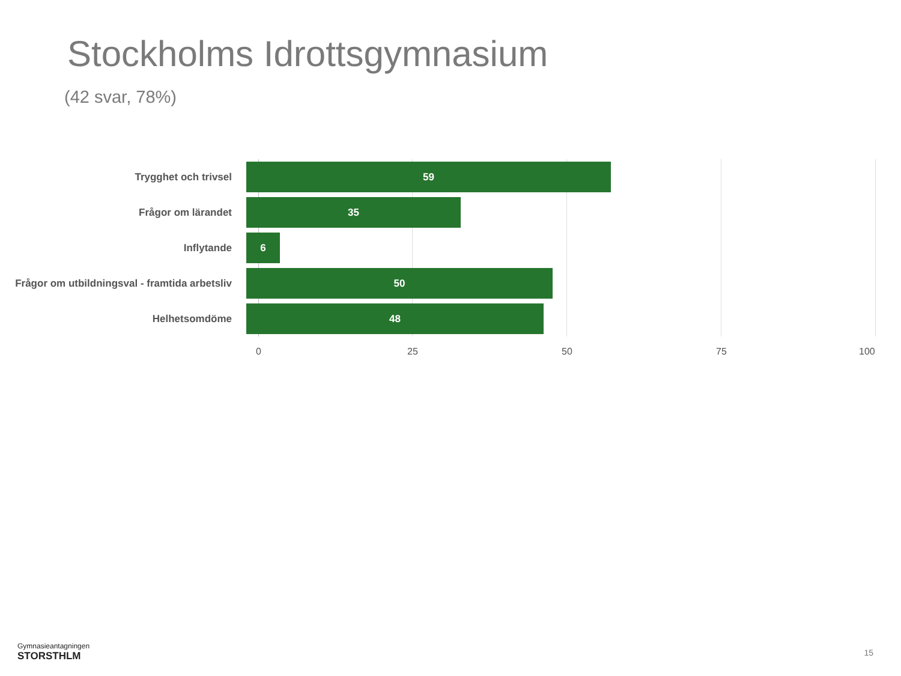Stockholms Idrottsgymnasium
(42 svar, 78%)
Trygghet och trivsel
59
Frågor om lärandet
35
Inflytande
6
Frågor om utbildningsval - framtida arbetsliv
50
Helhetsomdöme
48
0 25 50 75 100
Gymnasieantagningen
STORSTHLM
15